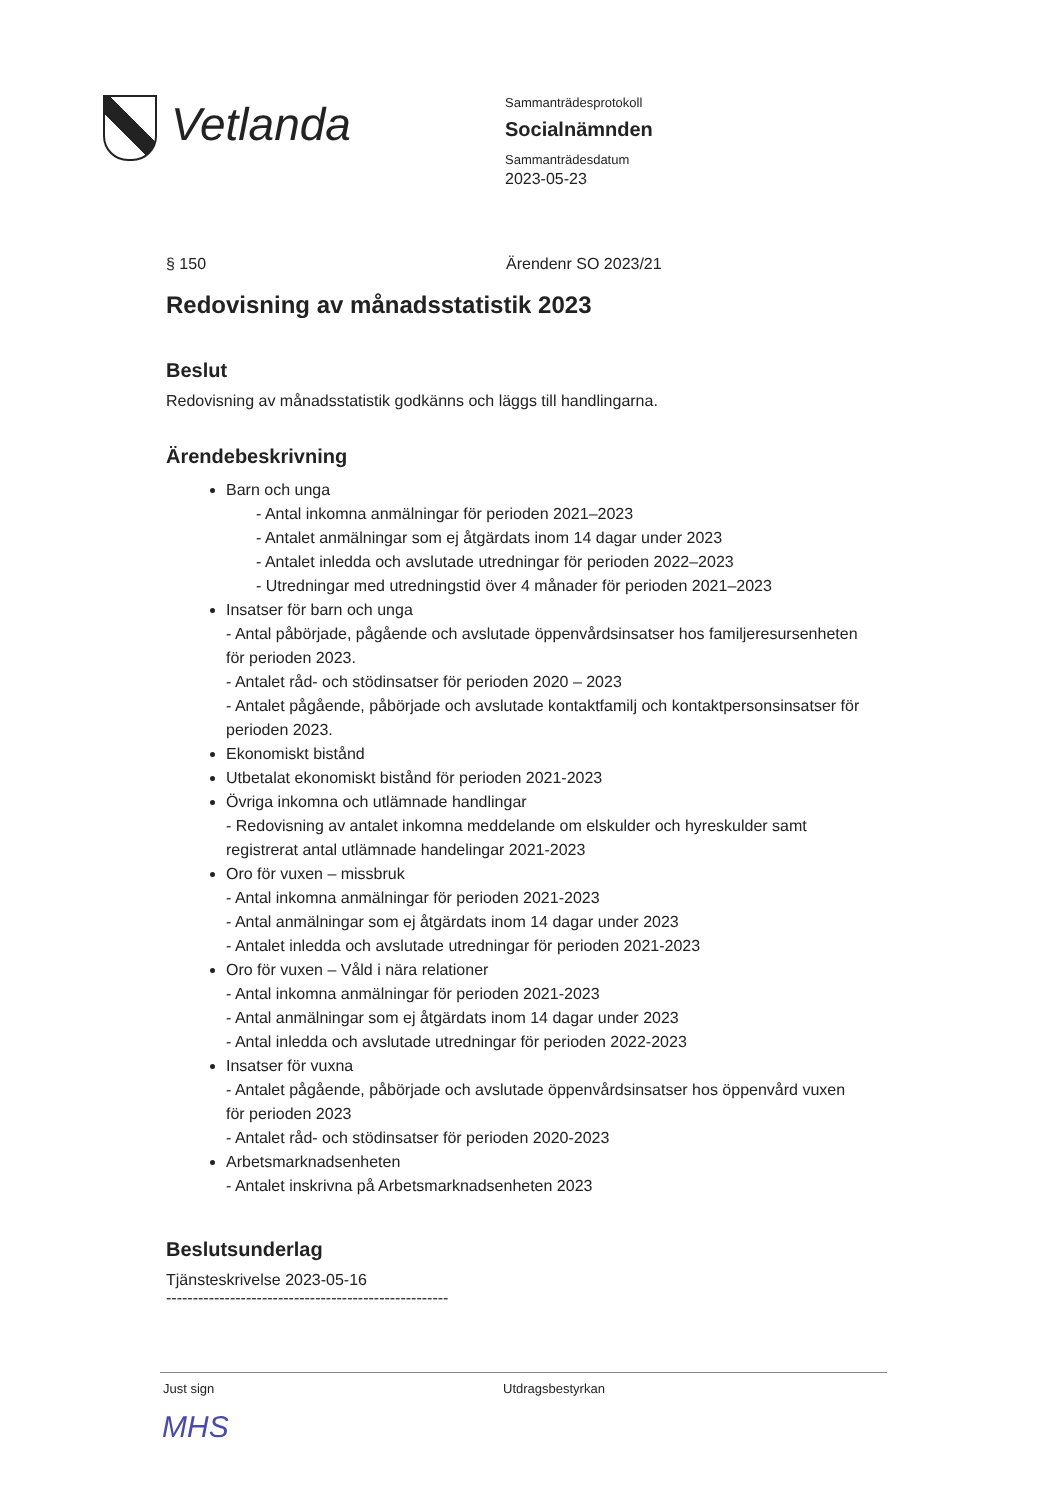Vetlanda
Sammanträdesprotokoll
Socialnämnden
Sammanträdesdatum
2023-05-23
§ 150 Ärendenr SO 2023/21
Redovisning av månadsstatistik 2023
Beslut
Redovisning av månadsstatistik godkänns och läggs till handlingarna.
Ärendebeskrivning
Barn och unga
- Antal inkomna anmälningar för perioden 2021–2023
- Antalet anmälningar som ej åtgärdats inom 14 dagar under 2023
- Antalet inledda och avslutade utredningar för perioden 2022–2023
- Utredningar med utredningstid över 4 månader för perioden 2021–2023
Insatser för barn och unga
- Antal påbörjade, pågående och avslutade öppenvårdsinsatser hos familjeresursenheten för perioden 2023.
- Antalet råd- och stödinsatser för perioden 2020 – 2023
- Antalet pågående, påbörjade och avslutade kontaktfamilj och kontaktpersonsinsatser för perioden 2023.
Ekonomiskt bistånd
Utbetalat ekonomiskt bistånd för perioden 2021-2023
Övriga inkomna och utlämnade handlingar
- Redovisning av antalet inkomna meddelande om elskulder och hyreskulder samt registrerat antal utlämnade handelingar 2021-2023
Oro för vuxen – missbruk
- Antal inkomna anmälningar för perioden 2021-2023
- Antal anmälningar som ej åtgärdats inom 14 dagar under 2023
- Antalet inledda och avslutade utredningar för perioden 2021-2023
Oro för vuxen – Våld i nära relationer
- Antal inkomna anmälningar för perioden 2021-2023
- Antal anmälningar som ej åtgärdats inom 14 dagar under 2023
- Antal inledda och avslutade utredningar för perioden 2022-2023
Insatser för vuxna
- Antalet pågående, påbörjade och avslutade öppenvårdsinsatser hos öppenvård vuxen för perioden 2023
- Antalet råd- och stödinsatser för perioden 2020-2023
Arbetsmarknadsenheten
- Antalet inskrivna på Arbetsmarknadsenheten 2023
Beslutsunderlag
Tjänsteskrivelse 2023-05-16
-----------------------------------------------------
Just sign Utdragsbestyrkan
MHS